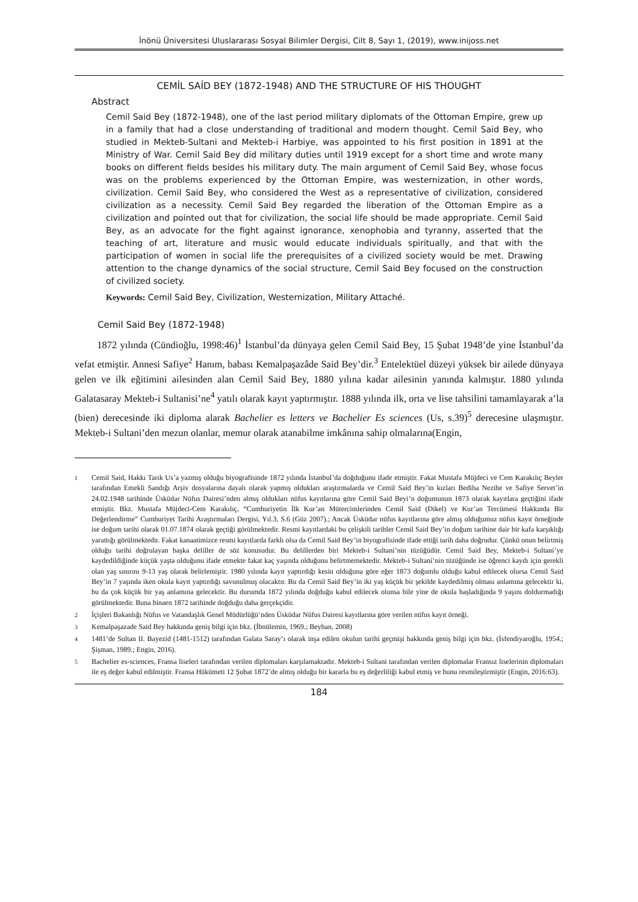İnönü Üniversitesi Uluslararası Sosyal Bilimler Dergisi, Cilt 8, Sayı 1, (2019), www.inijoss.net
CEMİL SAİD BEY (1872-1948) AND THE STRUCTURE OF HIS THOUGHT
Abstract
Cemil Said Bey (1872-1948), one of the last period military diplomats of the Ottoman Empire, grew up in a family that had a close understanding of traditional and modern thought. Cemil Said Bey, who studied in Mekteb-Sultani and Mekteb-i Harbiye, was appointed to his first position in 1891 at the Ministry of War. Cemil Said Bey did military duties until 1919 except for a short time and wrote many books on different fields besides his military duty. The main argument of Cemil Said Bey, whose focus was on the problems experienced by the Ottoman Empire, was westernization, in other words, civilization. Cemil Said Bey, who considered the West as a representative of civilization, considered civilization as a necessity. Cemil Said Bey regarded the liberation of the Ottoman Empire as a civilization and pointed out that for civilization, the social life should be made appropriate. Cemil Said Bey, as an advocate for the fight against ignorance, xenophobia and tyranny, asserted that the teaching of art, literature and music would educate individuals spiritually, and that with the participation of women in social life the prerequisites of a civilized society would be met. Drawing attention to the change dynamics of the social structure, Cemil Said Bey focused on the construction of civilized society.
Keywords: Cemil Said Bey, Civilization, Westernization, Military Attaché.
Cemil Said Bey (1872-1948)
1872 yılında (Cündioğlu, 1998:46)<sup>1</sup> İstanbul’da dünyaya gelen Cemil Said Bey, 15 Şubat 1948’de yine İstanbul’da vefat etmiştir. Annesi Safiye<sup>2</sup> Hanım, babası Kemalpaşazâde Said Bey’dir.<sup>3</sup> Entelektüel düzeyi yüksek bir ailede dünyaya gelen ve ilk eğitimini ailesinden alan Cemil Said Bey, 1880 yılına kadar ailesinin yanında kalmıştır. 1880 yılında Galatasaray Mekteb-i Sultanisi’ne<sup>4</sup> yatılı olarak kayıt yaptırmıştır. 1888 yılında ilk, orta ve lise tahsilini tamamlayarak a’la (bien) derecesinde iki diploma alarak Bachelier es letters ve Bachelier Es sciences (Us, s.39)<sup>5</sup> derecesine ulaşmıştır. Mekteb-i Sultani’den mezun olanlar, memur olarak atanabilme imkânına sahip olmalarına(Engin,
1 Cemil Said, Hakkı Tarık Us’a yazmış olduğu biyografisinde 1872 yılında İstanbul’da doğduğunu ifade etmiştir. Fakat Mustafa Müjdeci ve Cem Karakılıç Beyler tarafından Emekli Sandığı Arşiv dosyalarına dayalı olarak yapmış oldukları araştırmalarda ve Cemil Said Bey’in kızları Bediha Nezihe ve Safiye Servet’in 24.02.1948 tarihinde Üsküdar Nüfus Dairesi’nden almış oldukları nüfus kayıtlarına göre Cemil Said Beyi’n doğumunun 1873 olarak kayıtlara geçtiğini ifade etmiştir. Bkz. Mustafa Müjdeci-Cem Karakılıç, “Cumhuriyetin İlk Kur’an Mütercimlerinden Cemil Said (Dikel) ve Kur’an Tercümesi Hakkında Bir Değerlendirme” Cumhuriyet Tarihi Araştırmaları Dergisi, Yıl.3, S.6 (Güz 2007).; Ancak Üsküdar nüfus kayıtlarına göre almış olduğumuz nüfus kayıt örneğinde ise doğum tarihi olarak 01.07.1874 olarak geçtiği görülmektedir. Resmi kayıtlardaki bu çelişkili tarihler Cemil Said Bey’in doğum tarihine dair bir kafa karşıklığı yarattığı görülmektedir. Fakat kanaatimizce resmi kayıtlarda farklı olsa da Cemil Said Bey’in biyografisinde ifade ettiği tarih daha doğrudur. Çünkü onun belirtmiş olduğu tarihi doğrulayan başka deliller de söz konusudur. Bu delillerden biri Mekteb-i Sultani’nin tüzüğüdür. Cemil Said Bey, Mekteb-i Sultani’ye kaydedildiğinde küçük yaşta olduğunu ifade etmekte fakat kaç yaşında olduğunu belirtmemektedir. Mekteb-i Sultani’nin tüzüğünde ise öğrenci kaydı için gerekli olan yaş sınırını 9-13 yaş olarak belirlemiştir. 1980 yılında kayıt yaptırdığı kesin olduğuna göre eğer 1873 doğumlu olduğu kabul edilecek olursa Cemil Said Bey’in 7 yaşında iken okula kayıt yaptırdığı savunulmuş olacaktır. Bu da Cemil Said Bey’in iki yaş küçük bir şekilde kaydedilmiş olması anlamına gelecektir ki, bu da çok küçük bir yaş anlamına gelecektir. Bu durumda 1872 yılında doğduğu kabul edilecek olunsa bile yine de okula başladığında 9 yaşını doldurmadığı görülmektedir. Buna binaen 1872 tarihinde doğduğu daha gerçekçidir.
2 İçişleri Bakanlığı Nüfus ve Vatandaşlık Genel Müdürlüğü’nden Üsküdar Nüfus Dairesi kayıtlarına göre verilen nüfus kayıt örneği.
3 Kemalpaşazade Said Bey hakkında geniş bilgi için bkz. (İbnülemin, 1969.; Beyhan, 2008)
4 1481’de Sultan II. Bayezid (1481-1512) tarafından Galata Saray’ı olarak inşa edilen okulun tarihi geçmişi hakkında geniş bilgi için bkz. (İsfendiyaroğlu, 1954.; Şişman, 1989.; Engin, 2016).
5 Bachelier es-sciences, Fransa liseleri tarafından verilen diplomaları karşılamaktadır. Mekteb-i Sultani tarafından verilen diplomalar Fransız liselerinin diplomaları ile eş değer kabul edilmiştir. Fransa Hükümeti 12 Şubat 1872’de almış olduğu bir kararla bu eş değerliliği kabul etmiş ve bunu resmileştirmiştir (Engin, 2016:63).
184